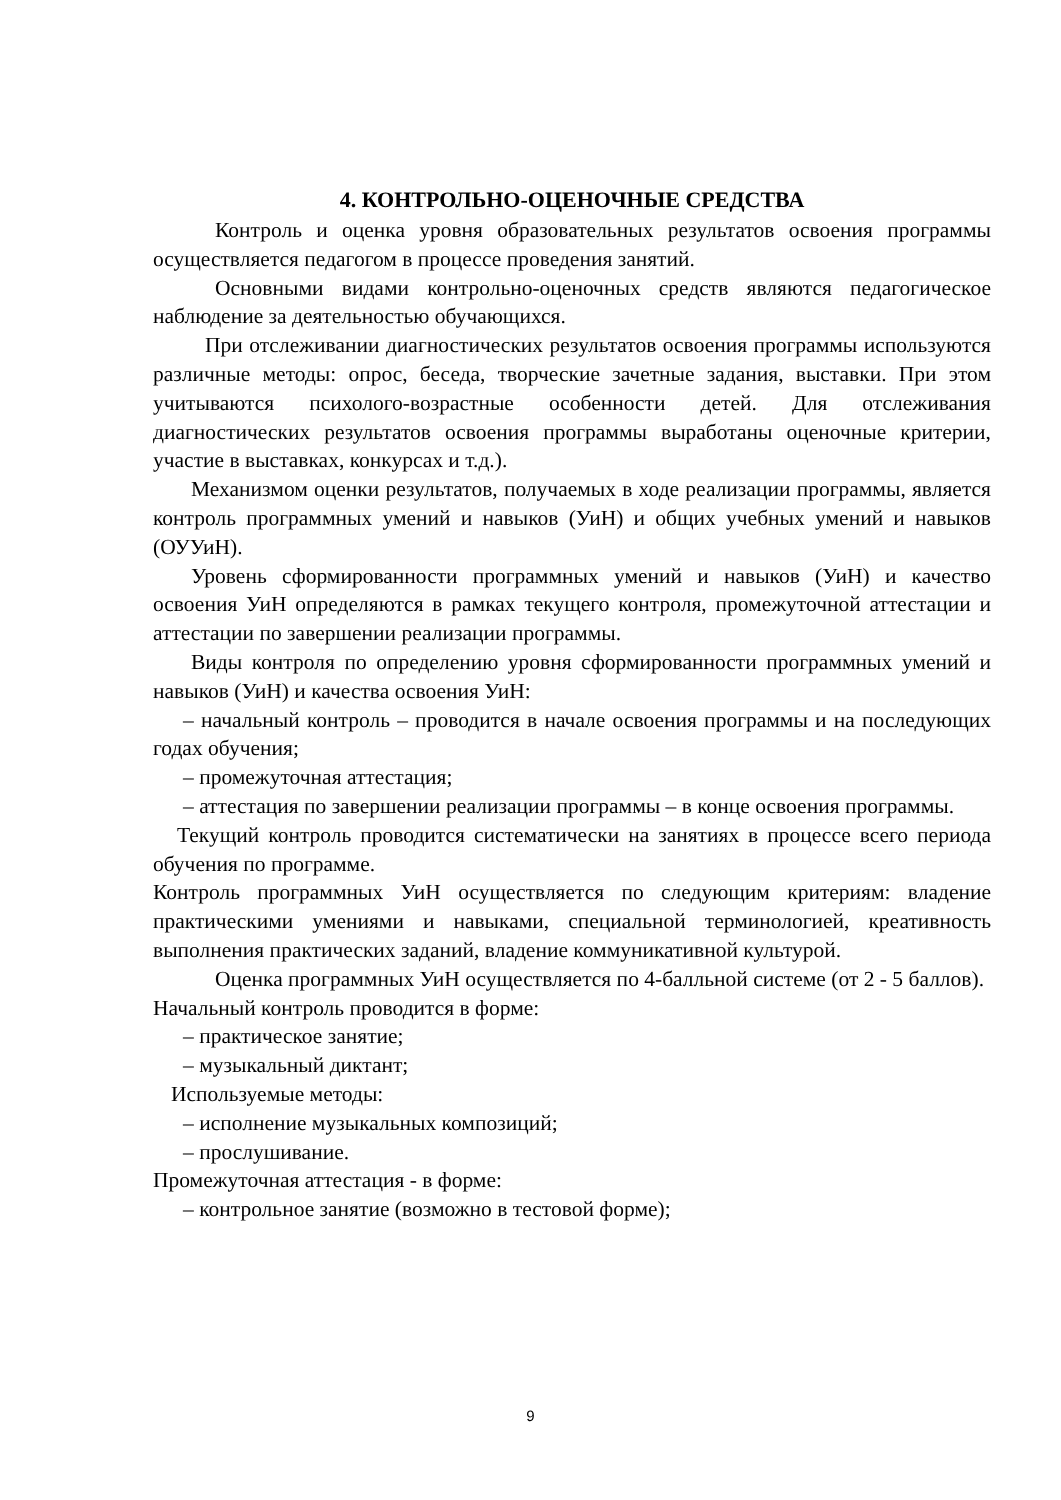4. КОНТРОЛЬНО-ОЦЕНОЧНЫЕ СРЕДСТВА
Контроль и оценка уровня образовательных результатов освоения программы осуществляется педагогом в процессе проведения занятий.
Основными видами контрольно-оценочных средств являются педагогическое наблюдение за деятельностью обучающихся.
При отслеживании диагностических результатов освоения программы используются различные методы: опрос, беседа, творческие зачетные задания, выставки. При этом учитываются психолого-возрастные особенности детей. Для отслеживания диагностических результатов освоения программы выработаны оценочные критерии, участие в выставках, конкурсах и т.д.).
Механизмом оценки результатов, получаемых в ходе реализации программы, является контроль программных умений и навыков (УиН) и общих учебных умений и навыков (ОУУиН).
Уровень сформированности программных умений и навыков (УиН) и качество освоения УиН определяются в рамках текущего контроля, промежуточной аттестации и аттестации по завершении реализации программы.
Виды контроля по определению уровня сформированности программных умений и навыков (УиН) и качества освоения УиН:
– начальный контроль – проводится в начале освоения программы и на последующих годах обучения;
– промежуточная аттестация;
– аттестация по завершении реализации программы – в конце освоения программы.
Текущий контроль проводится систематически на занятиях в процессе всего периода обучения по программе.
Контроль программных УиН осуществляется по следующим критериям: владение практическими умениями и навыками, специальной терминологией, креативность выполнения практических заданий, владение коммуникативной культурой.
Оценка программных УиН осуществляется по 4-балльной системе (от 2 - 5 баллов).
Начальный контроль проводится в форме:
– практическое занятие;
– музыкальный диктант;
Используемые методы:
– исполнение музыкальных композиций;
– прослушивание.
Промежуточная аттестация - в форме:
– контрольное занятие (возможно в тестовой форме);
9